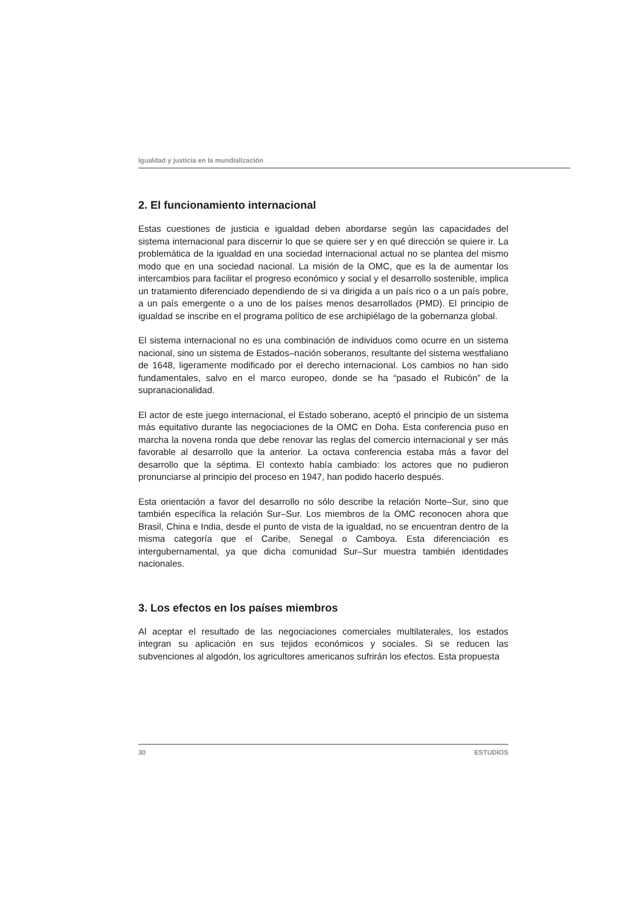Igualdad y justicia en la mundialización
2. El funcionamiento internacional
Estas cuestiones de justicia e igualdad deben abordarse según las capacidades del sistema internacional para discernir lo que se quiere ser y en qué dirección se quiere ir. La problemática de la igualdad en una sociedad internacional actual no se plantea del mismo modo que en una sociedad nacional. La misión de la OMC, que es la de aumentar los intercambios para facilitar el progreso económico y social y el desarrollo sostenible, implica un tratamiento diferenciado dependiendo de si va dirigida a un país rico o a un país pobre, a un país emergente o a uno de los países menos desarrollados (PMD). El principio de igualdad se inscribe en el programa político de ese archipiélago de la gobernanza global.
El sistema internacional no es una combinación de individuos como ocurre en un sistema nacional, sino un sistema de Estados–nación soberanos, resultante del sistema westfaliano de 1648, ligeramente modificado por el derecho internacional. Los cambios no han sido fundamentales, salvo en el marco europeo, donde se ha “pasado el Rubicón” de la supranacionalidad.
El actor de este juego internacional, el Estado soberano, aceptó el principio de un sistema más equitativo durante las negociaciones de la OMC en Doha. Esta conferencia puso en marcha la novena ronda que debe renovar las reglas del comercio internacional y ser más favorable al desarrollo que la anterior. La octava conferencia estaba más a favor del desarrollo que la séptima. El contexto había cambiado: los actores que no pudieron pronunciarse al principio del proceso en 1947, han podido hacerlo después.
Esta orientación a favor del desarrollo no sólo describe la relación Norte–Sur, sino que también específica la relación Sur–Sur. Los miembros de la OMC reconocen ahora que Brasil, China e India, desde el punto de vista de la igualdad, no se encuentran dentro de la misma categoría que el Caribe, Senegal o Camboya. Esta diferenciación es intergubernamental, ya que dicha comunidad Sur–Sur muestra también identidades nacionales.
3. Los efectos en los países miembros
Al aceptar el resultado de las negociaciones comerciales multilaterales, los estados integran su aplicación en sus tejidos económicos y sociales. Si se reducen las subvenciones al algodón, los agricultores americanos sufrirán los efectos. Esta propuesta
30 ESTUDIOS